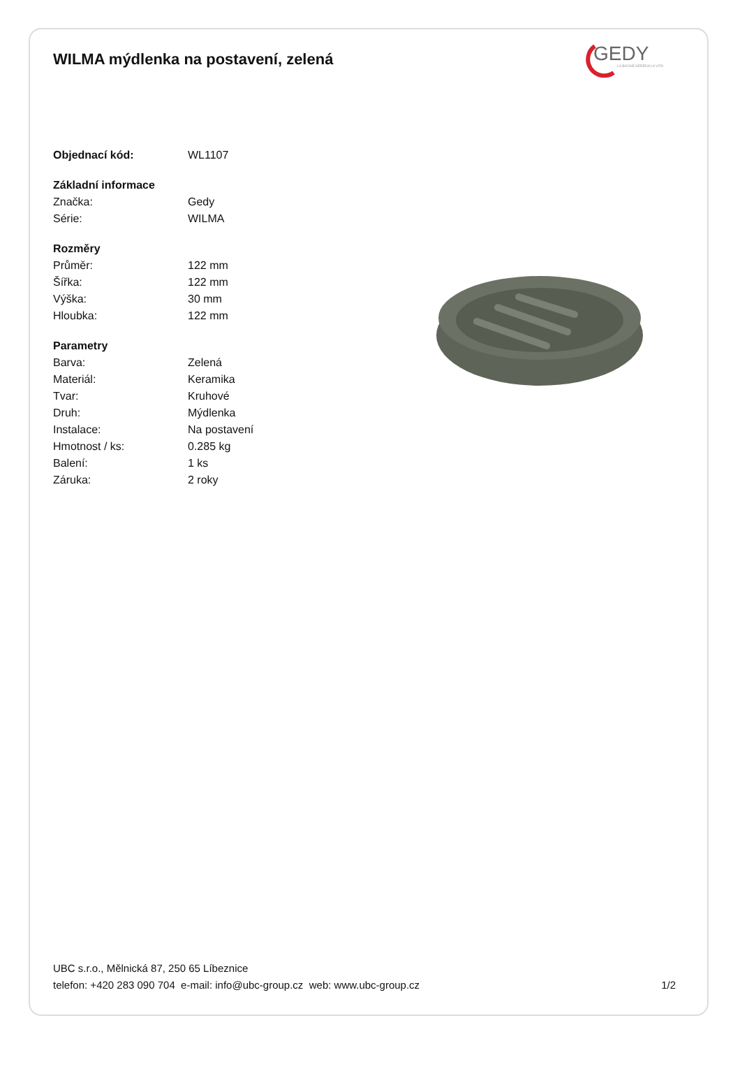WILMA mýdlenka na postavení, zelená
GEDY
LA BOCHE ARREDA LA VITA
| Objednací kód: | WL1107 |
| Základní informace | |
| Značka: | Gedy |
| Série: | WILMA |
| Rozměry | |
| Průměr: | 122 mm |
| Šířka: | 122 mm |
| Výška: | 30 mm |
| Hloubka: | 122 mm |
| Parametry | |
| Barva: | Zelená |
| Materiál: | Keramika |
| Tvar: | Kruhové |
| Druh: | Mýdlenka |
| Instalace: | Na postavení |
| Hmotnost / ks: | 0.285 kg |
| Balení: | 1 ks |
| Záruka: | 2 roky |
UBC s.r.o., Mělnická 87, 250 65 Líbeznice
telefon: +420 283 090 704 e-mail: info@ubc-group.cz web: www.ubc-group.cz 1/2